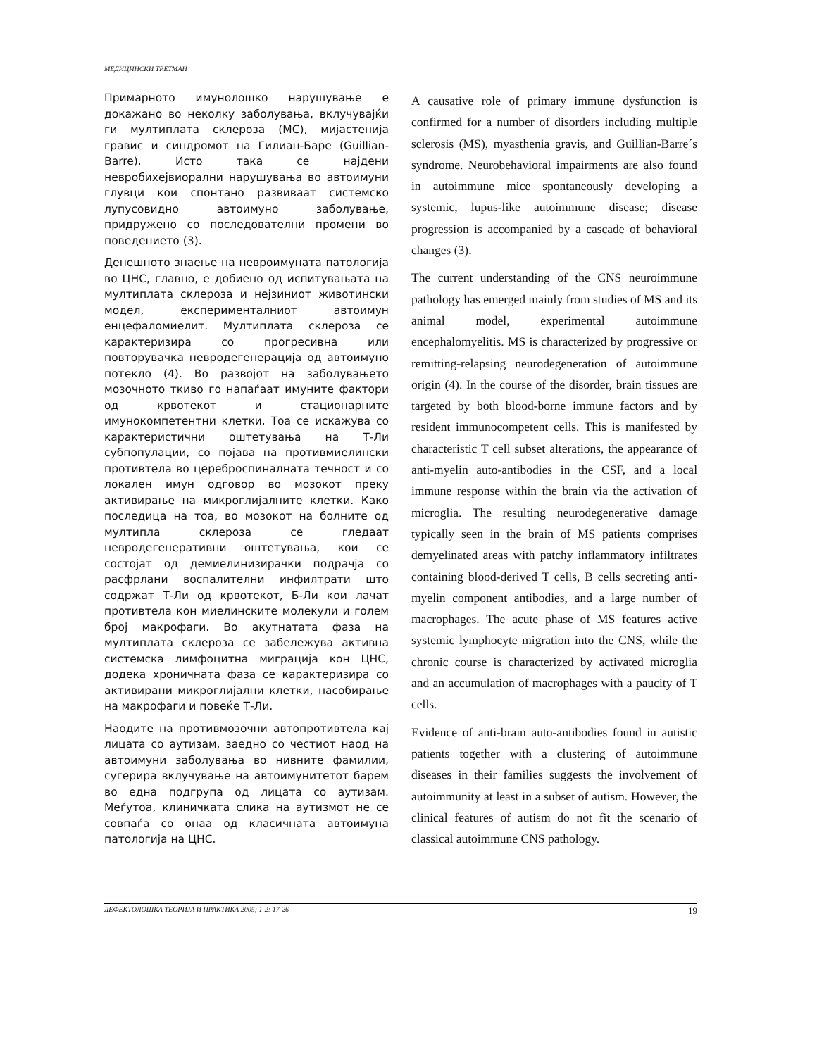МЕДИЦИНСКИ ТРЕТМАН
Примарното имунолошко нарушување е докажано во неколку заболувања, вклучувајќи ги мултиплата склероза (МС), мијастенија гравис и синдромот на Гилиан-Баре (Guillian-Barre). Исто така се најдени невробихејвиорални нарушувања во автоимуни глувци кои спонтано развиваат системско лупусовидно автоимуно заболување, придружено со последователни промени во поведението (3).
Денешното знаење на невроимуната патологија во ЦНС, главно, е добиено од испитувањата на мултиплата склероза и нејзиниот животински модел, експерименталниот автоимун енцефаломиелит. Мултиплата склероза се карактеризира со прогресивна или повторувачка невродегенерација од автоимуно потекло (4). Во развојот на заболувањето мозочното ткиво го напаѓаат имуните фактори од крвотекот и стационарните имунокомпетентни клетки. Тоа се искажува со карактеристични оштетувања на Т-Ли субпопулации, со појава на противмиелински противтела во цереброспиналната течност и со локален имун одговор во мозокот преку активирање на микроглијалните клетки. Како последица на тоа, во мозокот на болните од мултипла склероза се гледаат невродегенеративни оштетувања, кои се состојат од демиелинизирачки подрачја со расфрлани воспалителни инфилтрати што содржат Т-Ли од крвотекот, Б-Ли кои лачат противтела кон миелинските молекули и голем број макрофаги. Во акутнатата фаза на мултиплата склероза се забележува активна системска лимфоцитна миграција кон ЦНС, додека хроничната фаза се карактеризира со активирани микроглијални клетки, насобирање на макрофаги и повеќе Т-Ли.
Наодите на противмозочни автопротивтела кај лицата со аутизам, заедно со честиот наод на автоимуни заболувања во нивните фамилии, сугерира вклучување на автоимунитетот барем во една подгрупа од лицата со аутизам. Меѓутоа, клиничката слика на аутизмот не се совпаѓа со онаа од класичната автоимуна патологија на ЦНС.
A causative role of primary immune dysfunction is confirmed for a number of disorders including multiple sclerosis (MS), myasthenia gravis, and Guillian-Barre´s syndrome. Neurobehavioral impairments are also found in autoimmune mice spontaneously developing a systemic, lupus-like autoimmune disease; disease progression is accompanied by a cascade of behavioral changes (3).
The current understanding of the CNS neuroimmune pathology has emerged mainly from studies of MS and its animal model, experimental autoimmune encephalomyelitis. MS is characterized by progressive or remitting-relapsing neurodegeneration of autoimmune origin (4). In the course of the disorder, brain tissues are targeted by both blood-borne immune factors and by resident immunocompetent cells. This is manifested by characteristic T cell subset alterations, the appearance of anti-myelin auto-antibodies in the CSF, and a local immune response within the brain via the activation of microglia. The resulting neurodegenerative damage typically seen in the brain of MS patients comprises demyelinated areas with patchy inflammatory infiltrates containing blood-derived T cells, B cells secreting anti-myelin component antibodies, and a large number of macrophages. The acute phase of MS features active systemic lymphocyte migration into the CNS, while the chronic course is characterized by activated microglia and an accumulation of macrophages with a paucity of T cells.
Evidence of anti-brain auto-antibodies found in autistic patients together with a clustering of autoimmune diseases in their families suggests the involvement of autoimmunity at least in a subset of autism. However, the clinical features of autism do not fit the scenario of classical autoimmune CNS pathology.
ДЕФЕКТОЛОШКА ТЕОРИЈА И ПРАКТИКА 2005; 1-2: 17-26 19